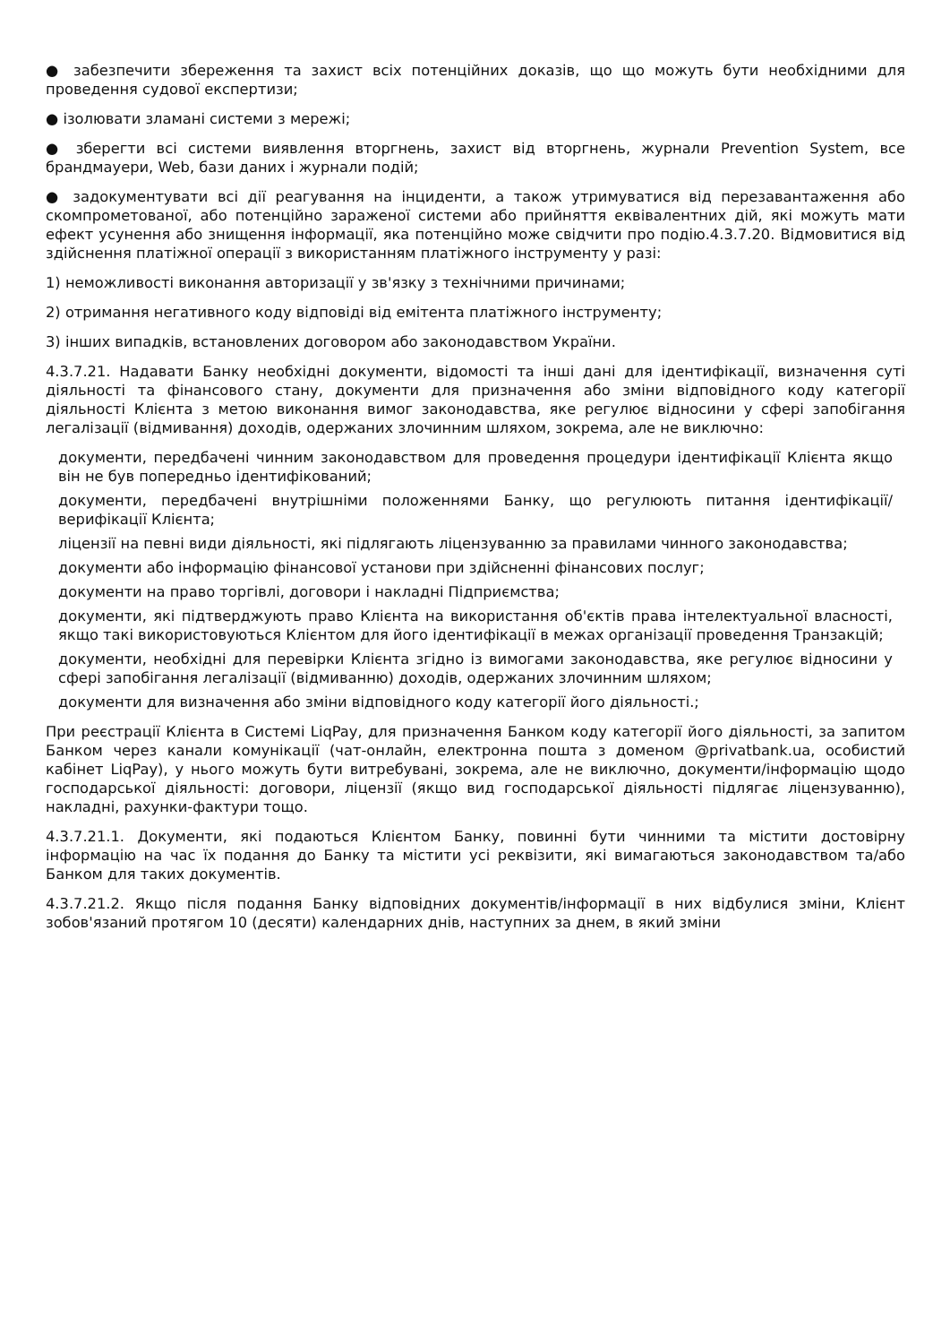● забезпечити збереження та захист всіх потенційних доказів, що що можуть бути необхідними для проведення судової експертизи;
● ізолювати зламані системи з мережі;
● зберегти всі системи виявлення вторгнень, захист від вторгнень, журнали Prevention System, все брандмауери, Web, бази даних і журнали подій;
● задокументувати всі дії реагування на інциденти, а також утримуватися від перезавантаження або скомпрометованої, або потенційно зараженої системи або прийняття еквівалентних дій, які можуть мати ефект усунення або знищення інформації, яка потенційно може свідчити про подію.4.3.7.20. Відмовитися від здійснення платіжної операції з використанням платіжного інструменту у разі:
1) неможливості виконання авторизації у зв'язку з технічними причинами;
2) отримання негативного коду відповіді від емітента платіжного інструменту;
3) інших випадків, встановлених договором або законодавством України.
4.3.7.21. Надавати Банку необхідні документи, відомості та інші дані для ідентифікації, визначення суті діяльності та фінансового стану, документи для призначення або зміни відповідного коду категорії діяльності Клієнта з метою виконання вимог законодавства, яке регулює відносини у сфері запобігання легалізації (відмивання) доходів, одержаних злочинним шляхом, зокрема, але не виключно:
документи, передбачені чинним законодавством для проведення процедури ідентифікації Клієнта якщо він не був попередньо ідентифікований;
документи, передбачені внутрішніми положеннями Банку, що регулюють питання ідентифікації/верифікації Клієнта;
ліцензії на певні види діяльності, які підлягають ліцензуванню за правилами чинного законодавства;
документи або інформацію фінансової установи при здійсненні фінансових послуг;
документи на право торгівлі, договори і накладні Підприємства;
документи, які підтверджують право Клієнта на використання об'єктів права інтелектуальної власності, якщо такі використовуються Клієнтом для його ідентифікації в межах організації проведення Транзакцій;
документи, необхідні для перевірки Клієнта згідно із вимогами законодавства, яке регулює відносини у сфері запобігання легалізації (відмиванню) доходів, одержаних злочинним шляхом;
документи для визначення або зміни відповідного коду категорії його діяльності.;
При реєстрації Клієнта в Системі LiqPay, для призначення Банком коду категорії його діяльності, за запитом Банком через канали комунікації (чат-онлайн, електронна пошта з доменом @privatbank.ua, особистий кабінет LiqPay), у нього можуть бути витребувані, зокрема, але не виключно, документи/інформацію щодо господарської діяльності: договори, ліцензії (якщо вид господарської діяльності підлягає ліцензуванню), накладні, рахунки-фактури тощо.
4.3.7.21.1. Документи, які подаються Клієнтом Банку, повинні бути чинними та містити достовірну інформацію на час їх подання до Банку та містити усі реквізити, які вимагаються законодавством та/або Банком для таких документів.
4.3.7.21.2. Якщо після подання Банку відповідних документів/інформації в них відбулися зміни, Клієнт зобов'язаний протягом 10 (десяти) календарних днів, наступних за днем, в який зміни